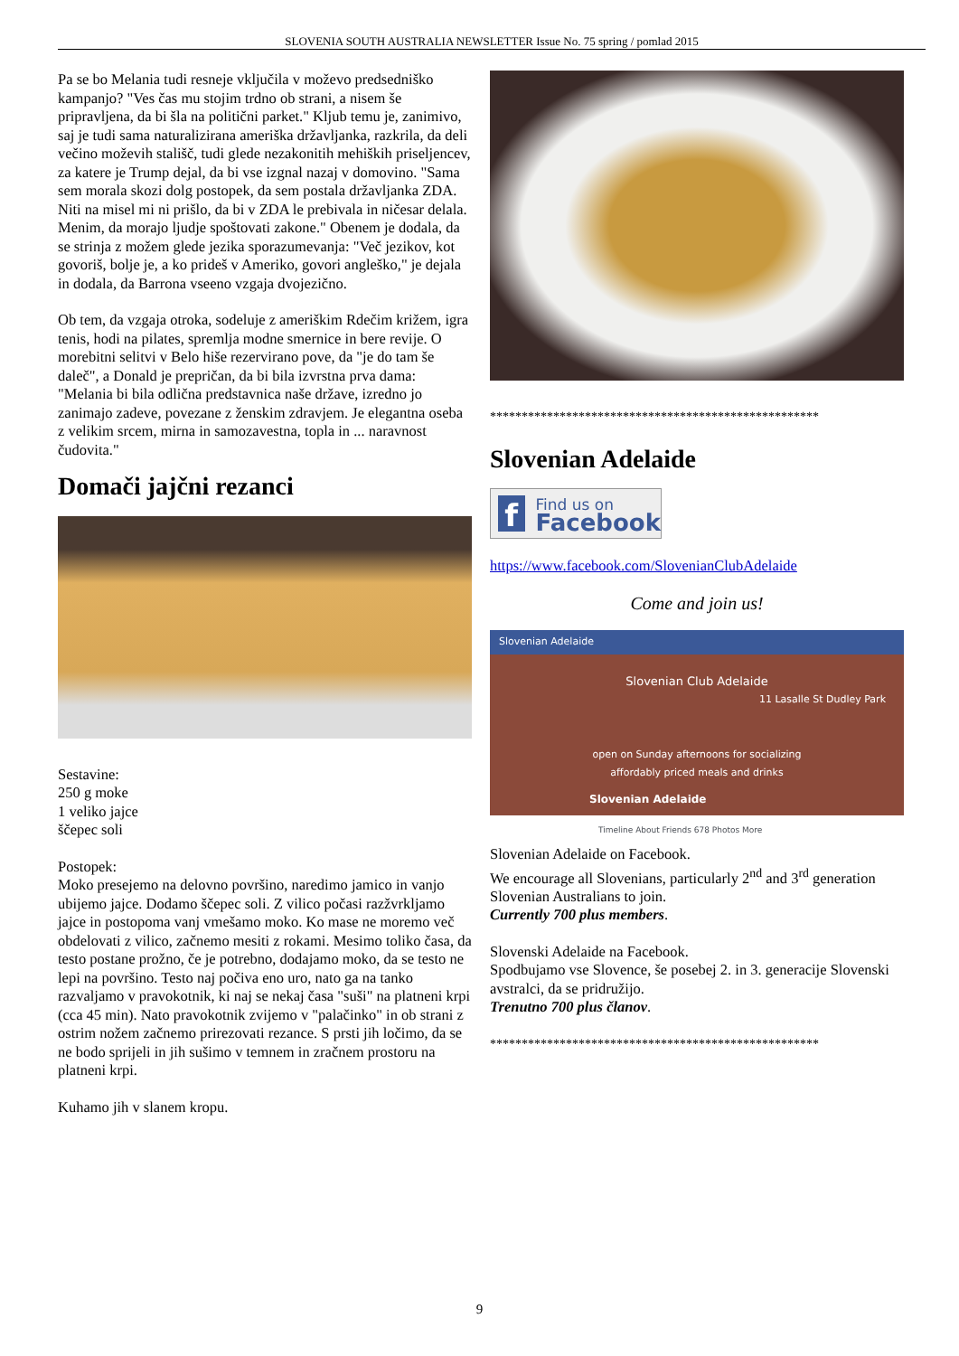SLOVENIA SOUTH AUSTRALIA NEWSLETTER Issue No. 75 spring / pomlad 2015
Pa se bo Melania tudi resneje vključila v moževo predsedniško kampanjo? "Ves čas mu stojim trdno ob strani, a nisem še pripravljena, da bi šla na politični parket." Kljub temu je, zanimivo, saj je tudi sama naturalizirana ameriška državljanka, razkrila, da deli večino moževih stališč, tudi glede nezakonitih mehiških priseljencev, za katere je Trump dejal, da bi vse izgnal nazaj v domovino. "Sama sem morala skozi dolg postopek, da sem postala državljanka ZDA. Niti na misel mi ni prišlo, da bi v ZDA le prebivala in ničesar delala. Menim, da morajo ljudje spoštovati zakone." Obenem je dodala, da se strinja z možem glede jezika sporazumevanja: "Več jezikov, kot govoriš, bolje je, a ko prideš v Ameriko, govori angleško," je dejala in dodala, da Barrona vseeno vzgaja dvojezično.
Ob tem, da vzgaja otroka, sodeluje z ameriškim Rdečim križem, igra tenis, hodi na pilates, spremlja modne smernice in bere revije. O morebitni selitvi v Belo hiše rezervirano pove, da "je do tam še daleč", a Donald je prepričan, da bi bila izvrstna prva dama: "Melania bi bila odlična predstavnica naše države, izredno jo zanimajo zadeve, povezane z ženskim zdravjem. Je elegantna oseba z velikim srcem, mirna in samozavestna, topla in ... naravnost čudovita."
Domači jajčni rezanci
Sestavine:
250 g moke
1 veliko jajce
ščepec soli
Postopek:
Moko presejemo na delovno površino, naredimo jamico in vanjo ubijemo jajce. Dodamo ščepec soli. Z vilico počasi razžvrkljamo jajce in postopoma vanj vmešamo moko. Ko mase ne moremo več obdelovati z vilico, začnemo mesiti z rokami. Mesimo toliko časa, da testo postane prožno, če je potrebno, dodajamo moko, da se testo ne lepi na površino. Testo naj počiva eno uro, nato ga na tanko razvaljamo v pravokotnik, ki naj se nekaj časa "suši" na platneni krpi (cca 45 min). Nato pravokotnik zvijemo v "palačinko" in ob strani z ostrim nožem začnemo prirezovati rezance. S prsti jih ločimo, da se ne bodo sprijeli in jih sušimo v temnem in zračnem prostoru na platneni krpi.
Kuhamo jih v slanem kropu.
****************************************************
Slovenian Adelaide
f
Find us on
Facebook
https://www.facebook.com/SlovenianClubAdelaide
Come and join us!
Slovenian Adelaide
Slovenian Club Adelaide
11 Lasalle St Dudley Park
open on Sunday afternoons for socializing
affordably priced meals and drinks
Slovenian Adelaide
Timeline About Friends 678 Photos More
Slovenian Adelaide on Facebook.
We encourage all Slovenians, particularly 2<sup>nd</sup> and 3<sup>rd</sup> generation Slovenian Australians to join.
Currently 700 plus members.
Slovenski Adelaide na Facebook.
Spodbujamo vse Slovence, še posebej 2. in 3. generacije Slovenski avstralci, da se pridružijo.
Trenutno 700 plus članov.
****************************************************
9